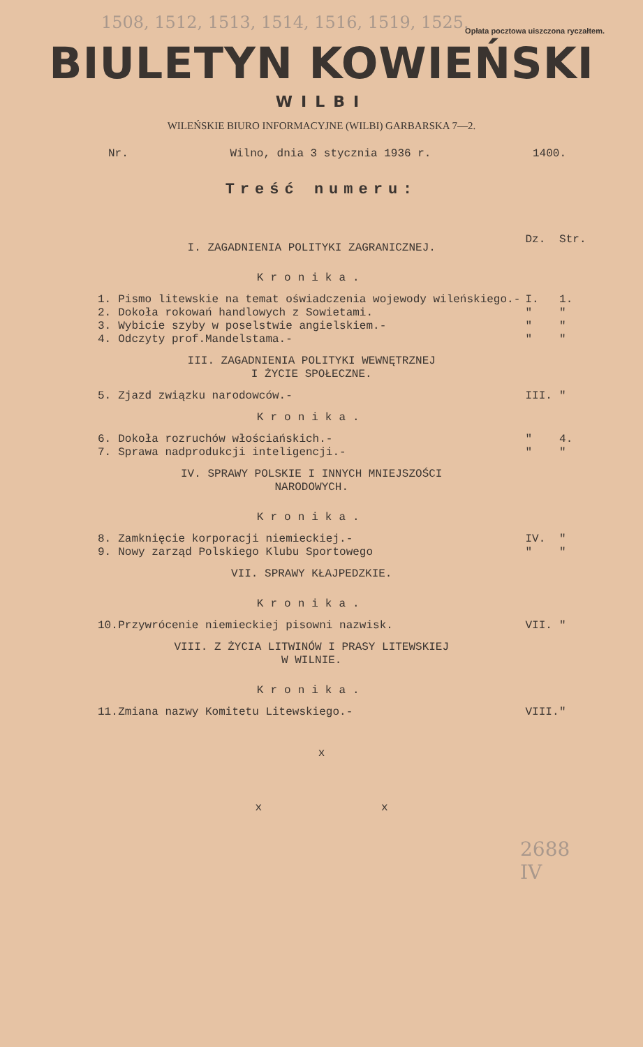1508, 1512, 1513, 1514, 1516, 1519, 1525.
Opłata pocztowa uiszczona ryczałtem.
BIULETYN KOWIEŃSKI
WILBI
WILEŃSKIE BIURO INFORMACYJNE (WILBI) GARBARSKA 7—2.
Nr. Wilno, dnia 3 stycznia 1936 r. 1400.
Treść numeru:
| I. ZAGADNIENIA POLITYKI ZAGRANICZNEJ. | | Dz. | Str. |
| Kronika. | | | |
| 1. | Pismo litewskie na temat oświadczenia wojewody wileńskiego.- | I. | 1. |
| 2. | Dokoła rokowań handlowych z Sowietami. | " | " |
| 3. | Wybicie szyby w poselstwie angielskiem.- | " | " |
| 4. | Odczyty prof.Mandelstama.- | " | " |
| III. ZAGADNIENIA POLITYKI WEWNĘTRZNEJ I ŻYCIE SPOŁECZNE. | | | |
| 5. | Zjazd związku narodowców.- | III. | " |
| Kronika. | | | |
| 6. | Dokoła rozruchów włościańskich.- | " | 4. |
| 7. | Sprawa nadprodukcji inteligencji.- | " | " |
| IV. SPRAWY POLSKIE I INNYCH MNIEJSZOŚCI NARODOWYCH. | | | |
| Kronika. | | | |
| 8. | Zamknięcie korporacji niemieckiej.- | IV. | " |
| 9. | Nowy zarząd Polskiego Klubu Sportowego | " | " |
| VII. SPRAWY KŁAJPEDZKIE. | | | |
| Kronika. | | | |
| 10. | Przywrócenie niemieckiej pisowni nazwisk. | VII. | " |
| VIII. Z ŻYCIA LITWINÓW I PRASY LITEWSKIEJ W WILNIE. | | | |
| Kronika. | | | |
| 11. | Zmiana nazwy Komitetu Litewskiego.- | VIII. | " |
x
x x
2688
IV